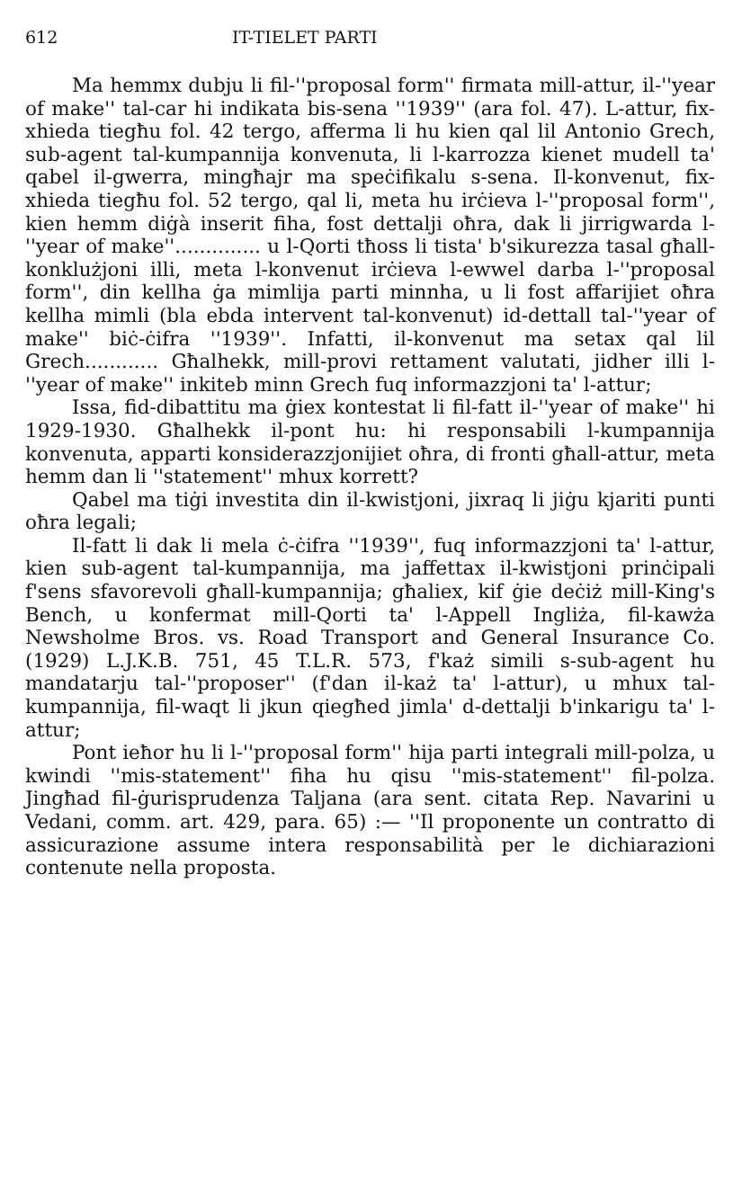612 IT-TIELET PARTI
Ma hemmx dubju li fil-''proposal form'' firmata mill-attur, il-''year of make'' tal-car hi indikata bis-sena ''1939'' (ara fol. 47). L-attur, fix-xhieda tiegħu fol. 42 tergo, afferma li hu kien qal lil Antonio Grech, sub-agent tal-kumpannija konvenuta, li l-karrozza kienet mudell ta' qabel il-gwerra, mingħajr ma speċifikalu s-sena. Il-konvenut, fix-xhieda tiegħu fol. 52 tergo, qal li, meta hu irċieva l-''proposal form'', kien hemm diġà inserit fiha, fost dettalji oħra, dak li jirrigwarda l-''year of make''.............. u l-Qorti tħoss li tista' b'sikurezza tasal għall-konklużjoni illi, meta l-konvenut irċieva l-ewwel darba l-''proposal form'', din kellha ġa mimlija parti minnha, u li fost affarijiet oħra kellha mimli (bla ebda intervent tal-konvenut) id-dettall tal-''year of make'' biċ-ċifra ''1939''. Infatti, il-konvenut ma setax qal lil Grech............ Għalhekk, mill-provi rettament valutati, jidher illi l-''year of make'' inkiteb minn Grech fuq informazzjoni ta' l-attur;
Issa, fid-dibattitu ma ġiex kontestat li fil-fatt il-''year of make'' hi 1929-1930. Għalhekk il-pont hu: hi responsabili l-kumpannija konvenuta, apparti konsiderazzjonijiet oħra, di fronti għall-attur, meta hemm dan li ''statement'' mhux korrett?
Qabel ma tiġi investita din il-kwistjoni, jixraq li jiġu kjariti punti oħra legali;
Il-fatt li dak li mela ċ-ċifra ''1939'', fuq informazzjoni ta' l-attur, kien sub-agent tal-kumpannija, ma jaffettax il-kwistjoni prinċipali f'sens sfavorevoli għall-kumpannija; għaliex, kif ġie deċiż mill-King's Bench, u konfermat mill-Qorti ta' l-Appell Ingliża, fil-kawża Newsholme Bros. vs. Road Transport and General Insurance Co. (1929) L.J.K.B. 751, 45 T.L.R. 573, f'każ simili s-sub-agent hu mandatarju tal-''proposer'' (f'dan il-każ ta' l-attur), u mhux tal-kumpannija, fil-waqt li jkun qiegħed jimla' d-dettalji b'inkarigu ta' l-attur;
Pont ieħor hu li l-''proposal form'' hija parti integrali mill-polza, u kwindi ''mis-statement'' fiha hu qisu ''mis-statement'' fil-polza. Jingħad fil-ġurisprudenza Taljana (ara sent. citata Rep. Navarini u Vedani, comm. art. 429, para. 65) :— ''Il proponente un contratto di assicurazione assume intera responsabilità per le dichiarazioni contenute nella proposta.